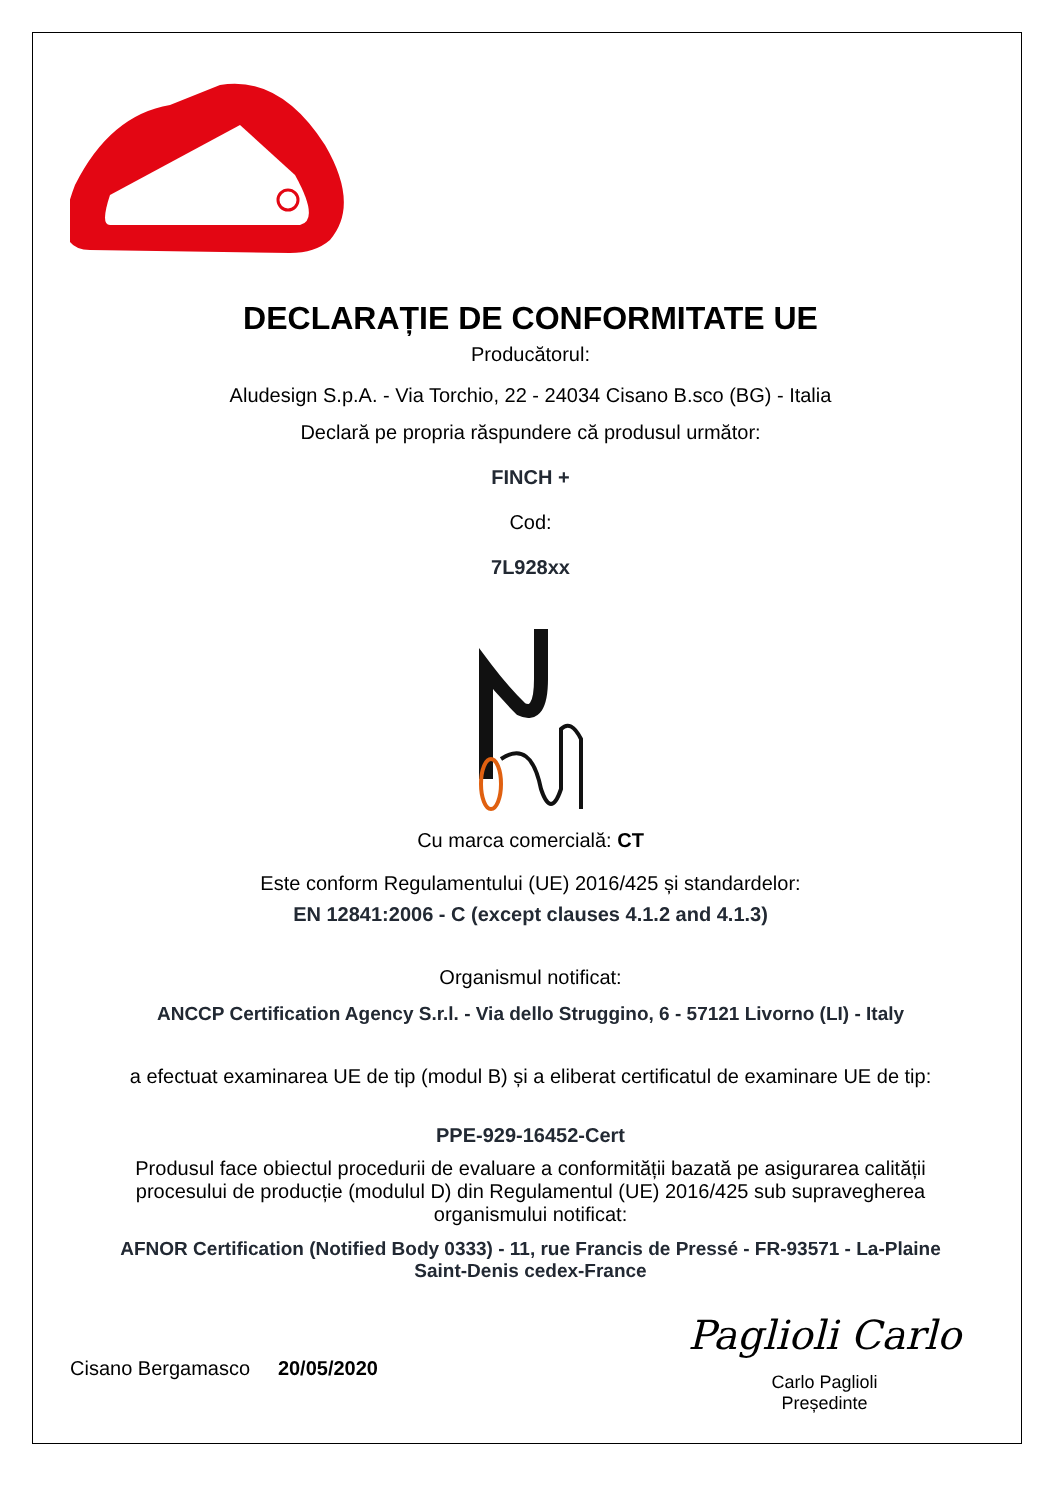DECLARAȚIE DE CONFORMITATE UE
Producătorul:
Aludesign S.p.A. - Via Torchio, 22 - 24034 Cisano B.sco (BG) - Italia
Declară pe propria răspundere că produsul următor:
FINCH +
Cod:
7L928xx
Cu marca comercială: CT
Este conform Regulamentului (UE) 2016/425 și standardelor:
EN 12841:2006 - C (except clauses 4.1.2 and 4.1.3)
Organismul notificat:
ANCCP Certification Agency S.r.l. - Via dello Struggino, 6 - 57121 Livorno (LI) - Italy
a efectuat examinarea UE de tip (modul B) și a eliberat certificatul de examinare UE de tip:
PPE-929-16452-Cert
Produsul face obiectul procedurii de evaluare a conformității bazată pe asigurarea calității procesului de producție (modulul D) din Regulamentul (UE) 2016/425 sub supravegherea organismului notificat:
AFNOR Certification (Notified Body 0333) - 11, rue Francis de Pressé - FR-93571 - La-Plaine Saint-Denis cedex-France
Cisano Bergamasco 20/05/2020
Paglioli Carlo
Carlo Paglioli
Președinte